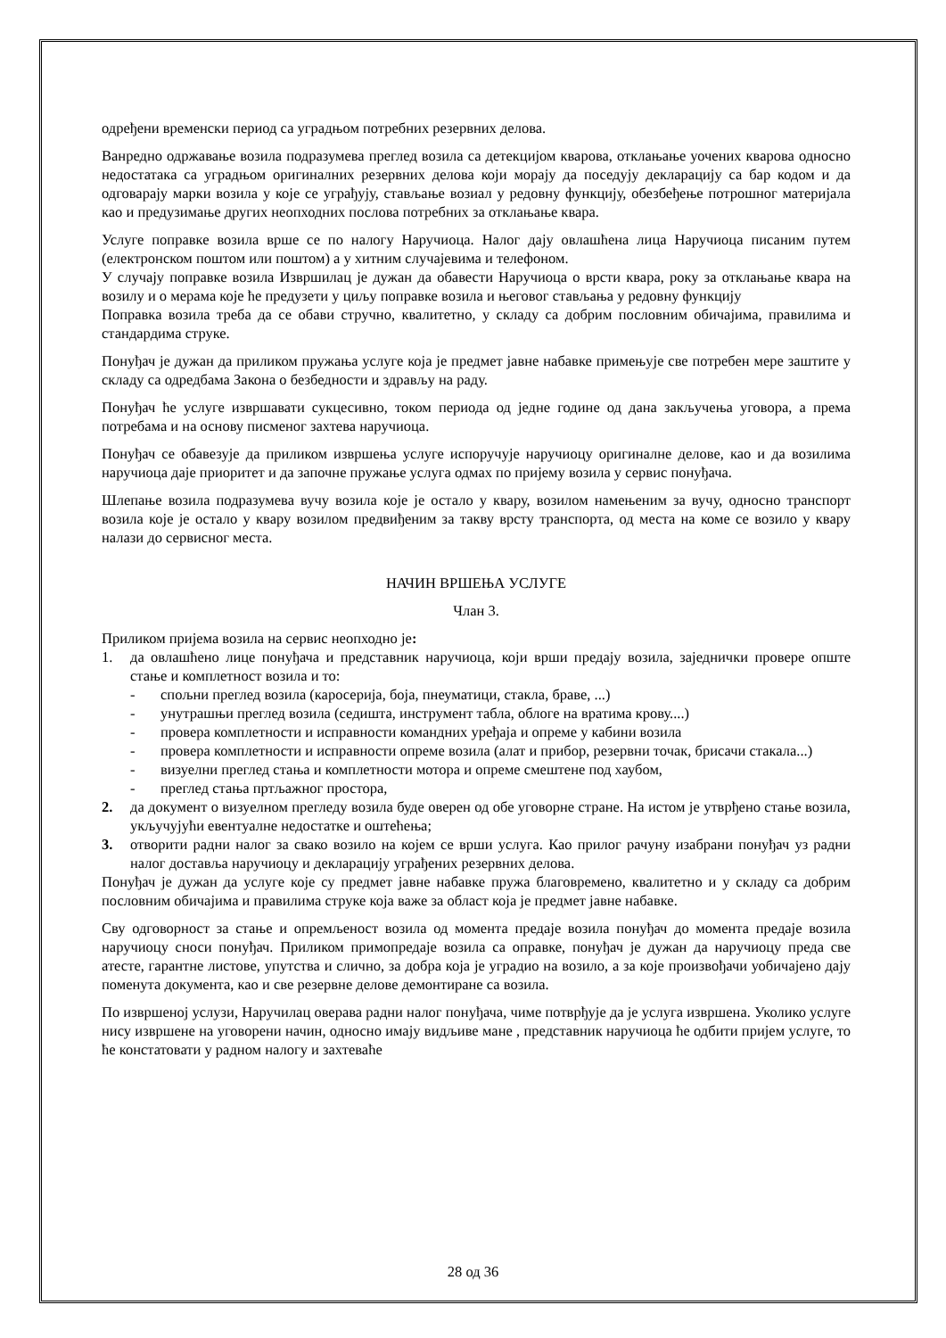одређени временски период са уградњом потребних резервних делова.
Ванредно одржавање возила подразумева преглед возила са детекцијом кварова, отклањање уочених кварова односно недостатака са уградњом оригиналних резервних делова који морају да поседују декларацију са бар кодом и да одговарају марки возила у које се уграђују, стављање возиал у редовну функцију, обезбеђење потрошног материјала као и предузимање других неопходних послова потребних за отклањање квара.
Услуге поправке возила врше се по налогу Наручиоца. Налог дају овлашћена лица Наручиоца писаним путем (електронском поштом или поштом) а у хитним случајевима и телефоном.
У случају поправке возила Извршилац је дужан да обавести Наручиоца о врсти квара, року за отклањање квара на возилу и о мерама које ће предузети у циљу поправке возила и његовог стављања у редовну функцију
Поправка возила треба да се обави стручно, квалитетно, у складу са добрим пословним обичајима, правилима и стандардима струке.
Понуђач је дужан да приликом пружања услуге која је предмет јавне набавке примењује све потребен мере заштите у складу са одредбама Закона о безбедности и здрављу на раду.
Понуђач ће услуге извршавати сукцесивно, током периода од једне године од дана закључења уговора, а према потребама и на основу писменог захтева наручиоца.
Понуђач се обавезује да приликом извршења услуге испоручује наручиоцу оригиналне делове, као и да возилима наручиоца даје приоритет и да започне пружање услуга одмах по пријему возила у сервис понуђача.
Шлепање возила подразумева вучу возила које је остало у квару, возилом намењеним за вучу, односно транспорт возила које је остало у квару возилом предвиђеним за такву врсту транспорта, од места на коме се возило у квару налази до сервисног места.
НАЧИН ВРШЕЊА УСЛУГЕ
Члан 3.
Приликом пријема возила на сервис неопходно је:
1. да овлашћено лице понуђача и представник наручиоца, који врши предају возила, заједнички провере опште стање и комплетност возила и то:
- спољни преглед возила (каросерија, боја, пнеуматици, стакла, браве, ...)
- унутрашњи преглед возила (седишта, инструмент табла, облоге на вратима крову....)
- провера комплетности и исправности командних уређаја и опреме у кабини возила
- провера комплетности и исправности опреме возила (алат и прибор, резервни точак, брисачи стакала...)
- визуелни преглед стања и комплетности мотора и опреме смештене под хаубом,
- преглед стања пртљажног простора,
2. да документ о визуелном прегледу возила буде оверен од обе уговорне стране. На истом је утврђено стање возила, укључујући евентуалне недостатке и оштећења;
3. отворити радни налог за свако возило на којем се врши услуга. Као прилог рачуну изабрани понуђач уз радни налог доставља наручиоцу и декларацију уграђених резервних делова.
Понуђач је дужан да услуге које су предмет јавне набавке пружа благовремено, квалитетно и у складу са добрим пословним обичајима и правилима струке која важе за област која је предмет јавне набавке.
Сву одговорност за стање и опремљеност возила од момента предаје возила понуђач до момента предаје возила наручиоцу сноси понуђач. Приликом примопредаје возила са оправке, понуђач је дужан да наручиоцу преда све атесте, гарантне листове, упутства и слично, за добра која је уградио на возило, а за које произвођачи уобичајено дају поменута документа, као и све резервне делове демонтиране са возила.
По извршеној услузи, Наручилац оверава радни налог понуђача, чиме потврђује да је услуга извршена. Уколико услуге нису извршене на уговорени начин, односно имају видљиве мане , представник наручиоца ће одбити пријем услуге, то ће констатовати у радном налогу и захтеваће
28 од 36